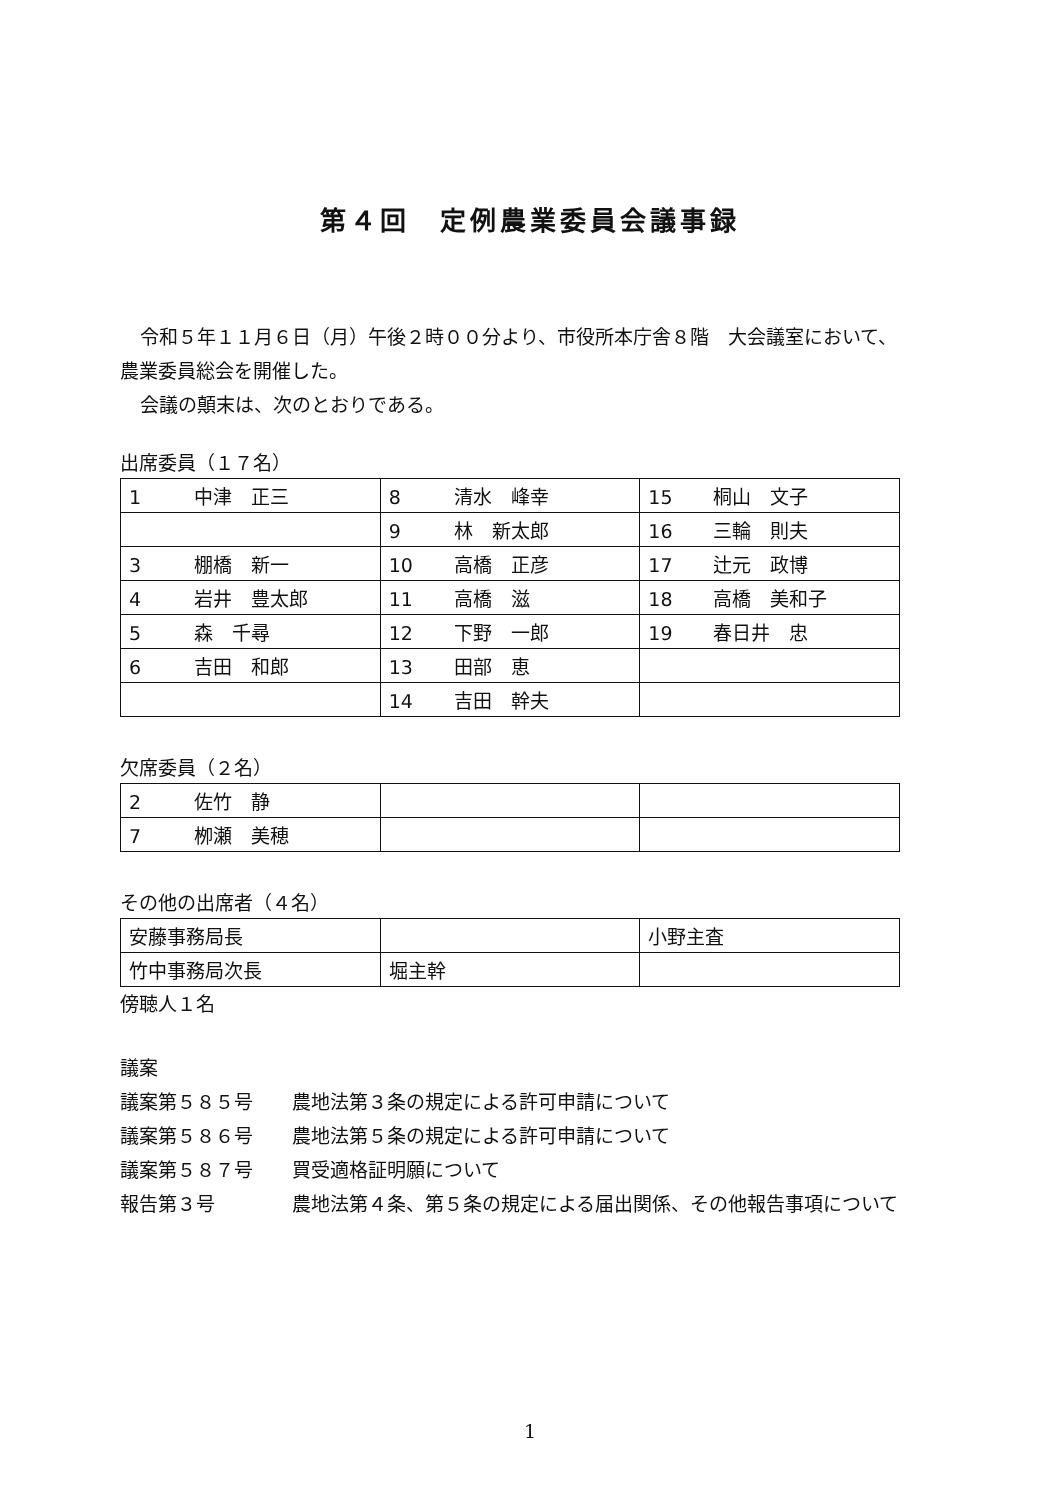第４回　定例農業委員会議事録
令和５年１１月６日（月）午後２時００分より、市役所本庁舎８階　大会議室において、農業委員総会を開催した。
会議の顛末は、次のとおりである。
出席委員（１７名）
| 1 中津 正三 | 8 清水 峰幸 | 15 桐山 文子 |
| | 9 林 新太郎 | 16 三輪 則夫 |
| 3 棚橋 新一 | 10 高橋 正彦 | 17 辻元 政博 |
| 4 岩井 豊太郎 | 11 高橋 滋 | 18 高橋 美和子 |
| 5 森 千尋 | 12 下野 一郎 | 19 春日井 忠 |
| 6 吉田 和郎 | 13 田部 恵 | |
| | 14 吉田 幹夫 | |
欠席委員（２名）
| 2 佐竹 静 | | |
| 7 栁瀬 美穂 | | |
その他の出席者（４名）
| 安藤事務局長 | | 小野主査 |
| 竹中事務局次長 | 堀主幹 | |
傍聴人１名
議案
議案第５８５号 農地法第３条の規定による許可申請について
議案第５８６号 農地法第５条の規定による許可申請について
議案第５８７号 買受適格証明願について
報告第３号 農地法第４条、第５条の規定による届出関係、その他報告事項について
1